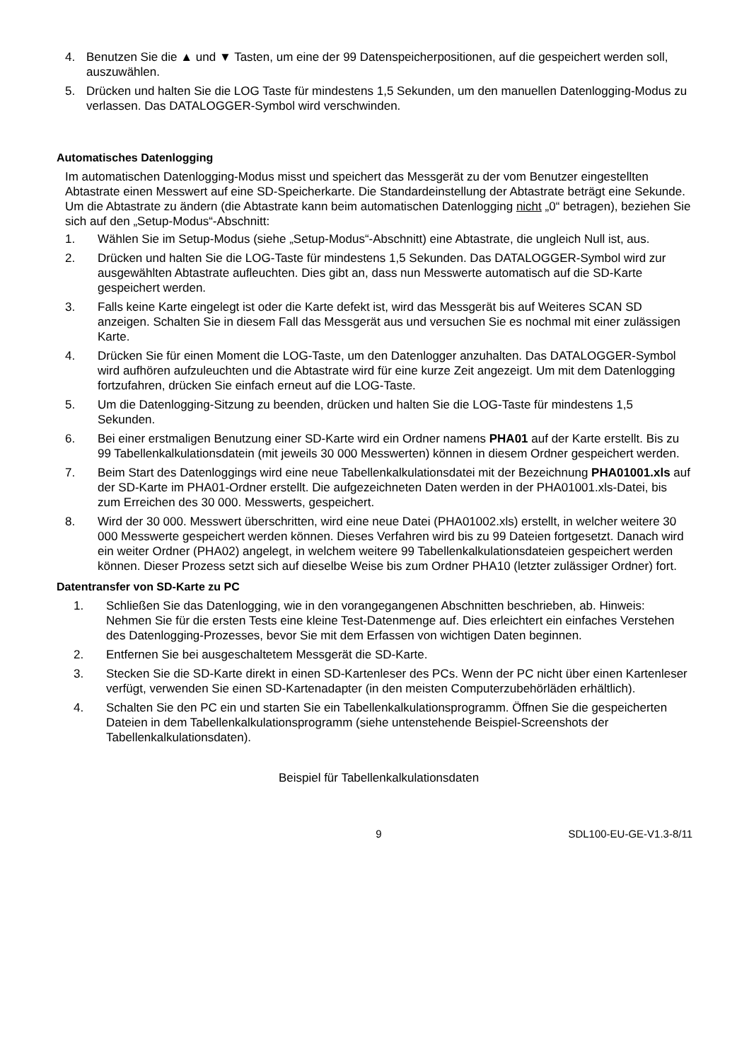4. Benutzen Sie die ▲ und ▼ Tasten, um eine der 99 Datenspeicherpositionen, auf die gespeichert werden soll, auszuwählen.
5. Drücken und halten Sie die LOG Taste für mindestens 1,5 Sekunden, um den manuellen Datenlogging-Modus zu verlassen. Das DATALOGGER-Symbol wird verschwinden.
Automatisches Datenlogging
Im automatischen Datenlogging-Modus misst und speichert das Messgerät zu der vom Benutzer eingestellten Abtastrate einen Messwert auf eine SD-Speicherkarte. Die Standardeinstellung der Abtastrate beträgt eine Sekunde. Um die Abtastrate zu ändern (die Abtastrate kann beim automatischen Datenlogging nicht „0“ betragen), beziehen Sie sich auf den „Setup-Modus“-Abschnitt:
1. Wählen Sie im Setup-Modus (siehe „Setup-Modus“-Abschnitt) eine Abtastrate, die ungleich Null ist, aus.
2. Drücken und halten Sie die LOG-Taste für mindestens 1,5 Sekunden. Das DATALOGGER-Symbol wird zur ausgewählten Abtastrate aufleuchten. Dies gibt an, dass nun Messwerte automatisch auf die SD-Karte gespeichert werden.
3. Falls keine Karte eingelegt ist oder die Karte defekt ist, wird das Messgerät bis auf Weiteres SCAN SD anzeigen. Schalten Sie in diesem Fall das Messgerät aus und versuchen Sie es nochmal mit einer zulässigen Karte.
4. Drücken Sie für einen Moment die LOG-Taste, um den Datenlogger anzuhalten. Das DATALOGGER-Symbol wird aufhören aufzuleuchten und die Abtastrate wird für eine kurze Zeit angezeigt. Um mit dem Datenlogging fortzufahren, drücken Sie einfach erneut auf die LOG-Taste.
5. Um die Datenlogging-Sitzung zu beenden, drücken und halten Sie die LOG-Taste für mindestens 1,5 Sekunden.
6. Bei einer erstmaligen Benutzung einer SD-Karte wird ein Ordner namens PHA01 auf der Karte erstellt. Bis zu 99 Tabellenkalkulationsdatein (mit jeweils 30 000 Messwerten) können in diesem Ordner gespeichert werden.
7. Beim Start des Datenloggings wird eine neue Tabellenkalkulationsdatei mit der Bezeichnung PHA01001.xls auf der SD-Karte im PHA01-Ordner erstellt. Die aufgezeichneten Daten werden in der PHA01001.xls-Datei, bis zum Erreichen des 30 000. Messwerts, gespeichert.
8. Wird der 30 000. Messwert überschritten, wird eine neue Datei (PHA01002.xls) erstellt, in welcher weitere 30 000 Messwerte gespeichert werden können. Dieses Verfahren wird bis zu 99 Dateien fortgesetzt. Danach wird ein weiter Ordner (PHA02) angelegt, in welchem weitere 99 Tabellenkalkulationsdateien gespeichert werden können. Dieser Prozess setzt sich auf dieselbe Weise bis zum Ordner PHA10 (letzter zulässiger Ordner) fort.
Datentransfer von SD-Karte zu PC
1. Schließen Sie das Datenlogging, wie in den vorangegangenen Abschnitten beschrieben, ab. Hinweis: Nehmen Sie für die ersten Tests eine kleine Test-Datenmenge auf. Dies erleichtert ein einfaches Verstehen des Datenlogging-Prozesses, bevor Sie mit dem Erfassen von wichtigen Daten beginnen.
2. Entfernen Sie bei ausgeschaltetem Messgerät die SD-Karte.
3. Stecken Sie die SD-Karte direkt in einen SD-Kartenleser des PCs. Wenn der PC nicht über einen Kartenleser verfügt, verwenden Sie einen SD-Kartenadapter (in den meisten Computerzubehörläden erhältlich).
4. Schalten Sie den PC ein und starten Sie ein Tabellenkalkulationsprogramm. Öffnen Sie die gespeicherten Dateien in dem Tabellenkalkulationsprogramm (siehe untenstehende Beispiel-Screenshots der Tabellenkalkulationsdaten).
Beispiel für Tabellenkalkulationsdaten
9 SDL100-EU-GE-V1.3-8/11